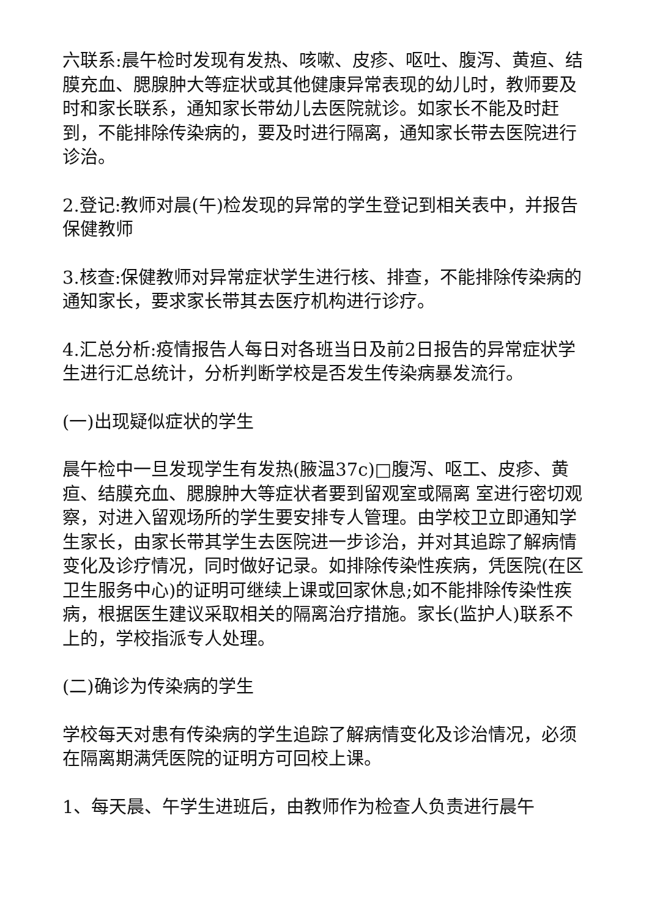六联系:晨午检时发现有发热、咳嗽、皮疹、呕吐、腹泻、黄疸、结膜充血、腮腺肿大等症状或其他健康异常表现的幼儿时，教师要及时和家长联系，通知家长带幼儿去医院就诊。如家长不能及时赶到，不能排除传染病的，要及时进行隔离，通知家长带去医院进行诊治。
2.登记:教师对晨(午)检发现的异常的学生登记到相关表中，并报告保健教师
3.核查:保健教师对异常症状学生进行核、排查，不能排除传染病的通知家长，要求家长带其去医疗机构进行诊疗。
4.汇总分析:疫情报告人每日对各班当日及前2日报告的异常症状学生进行汇总统计，分析判断学校是否发生传染病暴发流行。
(一)出现疑似症状的学生
晨午检中一旦发现学生有发热(腋温37c)□腹泻、呕工、皮疹、黄疸、结膜充血、腮腺肿大等症状者要到留观室或隔离 室进行密切观察，对进入留观场所的学生要安排专人管理。由学校卫立即通知学生家长，由家长带其学生去医院进一步诊治，并对其追踪了解病情变化及诊疗情况，同时做好记录。如排除传染性疾病，凭医院(在区卫生服务中心)的证明可继续上课或回家休息;如不能排除传染性疾病，根据医生建议采取相关的隔离治疗措施。家长(监护人)联系不上的，学校指派专人处理。
(二)确诊为传染病的学生
学校每天对患有传染病的学生追踪了解病情变化及诊治情况，必须在隔离期满凭医院的证明方可回校上课。
1、每天晨、午学生进班后，由教师作为检查人负责进行晨午